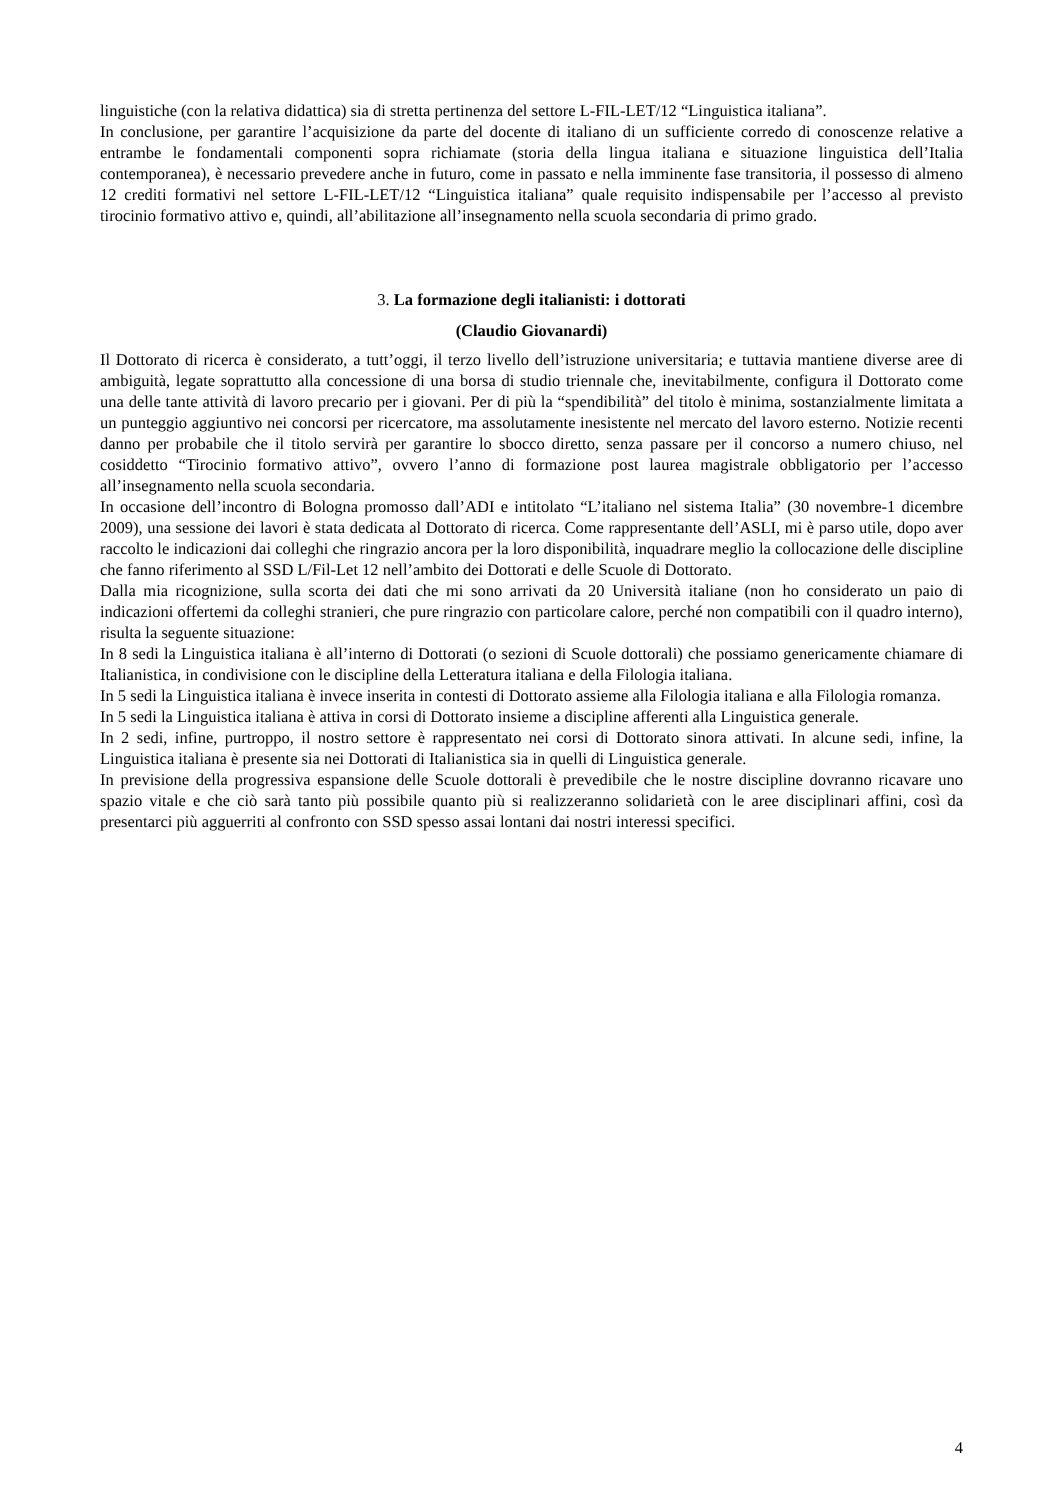linguistiche (con la relativa didattica) sia di stretta pertinenza del settore L-FIL-LET/12 “Linguistica italiana”.
In conclusione, per garantire l’acquisizione da parte del docente di italiano di un sufficiente corredo di conoscenze relative a entrambe le fondamentali componenti sopra richiamate (storia della lingua italiana e situazione linguistica dell’Italia contemporanea), è necessario prevedere anche in futuro, come in passato e nella imminente fase transitoria, il possesso di almeno 12 crediti formativi nel settore L-FIL-LET/12 “Linguistica italiana” quale requisito indispensabile per l’accesso al previsto tirocinio formativo attivo e, quindi, all’abilitazione all’insegnamento nella scuola secondaria di primo grado.
3. La formazione degli italianisti: i dottorati
(Claudio Giovanardi)
Il Dottorato di ricerca è considerato, a tutt’oggi, il terzo livello dell’istruzione universitaria; e tuttavia mantiene diverse aree di ambiguità, legate soprattutto alla concessione di una borsa di studio triennale che, inevitabilmente, configura il Dottorato come una delle tante attività di lavoro precario per i giovani. Per di più la “spendibilità” del titolo è minima, sostanzialmente limitata a un punteggio aggiuntivo nei concorsi per ricercatore, ma assolutamente inesistente nel mercato del lavoro esterno. Notizie recenti danno per probabile che il titolo servirà per garantire lo sbocco diretto, senza passare per il concorso a numero chiuso, nel cosiddetto “Tirocinio formativo attivo”, ovvero l’anno di formazione post laurea magistrale obbligatorio per l’accesso all’insegnamento nella scuola secondaria.
In occasione dell’incontro di Bologna promosso dall’ADI e intitolato “L’italiano nel sistema Italia” (30 novembre-1 dicembre 2009), una sessione dei lavori è stata dedicata al Dottorato di ricerca. Come rappresentante dell’ASLI, mi è parso utile, dopo aver raccolto le indicazioni dai colleghi che ringrazio ancora per la loro disponibilità, inquadrare meglio la collocazione delle discipline che fanno riferimento al SSD L/Fil-Let 12 nell’ambito dei Dottorati e delle Scuole di Dottorato.
Dalla mia ricognizione, sulla scorta dei dati che mi sono arrivati da 20 Università italiane (non ho considerato un paio di indicazioni offertemi da colleghi stranieri, che pure ringrazio con particolare calore, perché non compatibili con il quadro interno), risulta la seguente situazione:
In 8 sedi la Linguistica italiana è all’interno di Dottorati (o sezioni di Scuole dottorali) che possiamo genericamente chiamare di Italianistica, in condivisione con le discipline della Letteratura italiana e della Filologia italiana.
In 5 sedi la Linguistica italiana è invece inserita in contesti di Dottorato assieme alla Filologia italiana e alla Filologia romanza.
In 5 sedi la Linguistica italiana è attiva in corsi di Dottorato insieme a discipline afferenti alla Linguistica generale.
In 2 sedi, infine, purtroppo, il nostro settore è rappresentato nei corsi di Dottorato sinora attivati. In alcune sedi, infine, la Linguistica italiana è presente sia nei Dottorati di Italianistica sia in quelli di Linguistica generale.
In previsione della progressiva espansione delle Scuole dottorali è prevedibile che le nostre discipline dovranno ricavare uno spazio vitale e che ciò sarà tanto più possibile quanto più si realizzeranno solidarietà con le aree disciplinari affini, così da presentarci più agguerriti al confronto con SSD spesso assai lontani dai nostri interessi specifici.
4